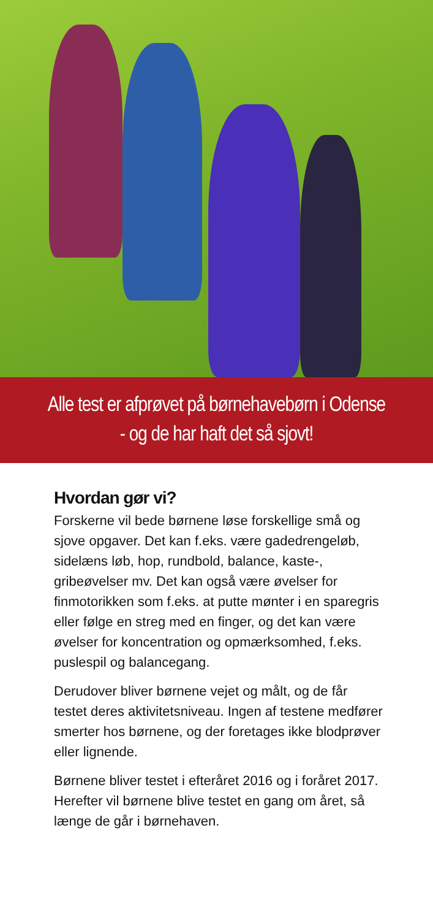Alle test er afprøvet på børnehavebørn i Odense
- og de har haft det så sjovt!
Hvordan gør vi?
Forskerne vil bede børnene løse forskellige små og sjove opgaver. Det kan f.eks. være gade­drengeløb, sidelæns løb, hop, rundbold, balance, kaste-, gribeøvelser mv. Det kan også være øvel­ser for finmotorikken som f.eks. at putte mønter i en sparegris eller følge en streg med en finger, og det kan være øvelser for koncentration og op­mærksomhed, f.eks. puslespil og balancegang.
Derudover bliver børnene vejet og målt, og de får testet deres aktivitetsniveau. Ingen af testene medfører smerter hos børnene, og der foretages ikke blodprøver eller lignende.
Børnene bliver testet i efteråret 2016 og i foråret 2017. Herefter vil børnene blive testet en gang om året, så længe de går i børnehaven.